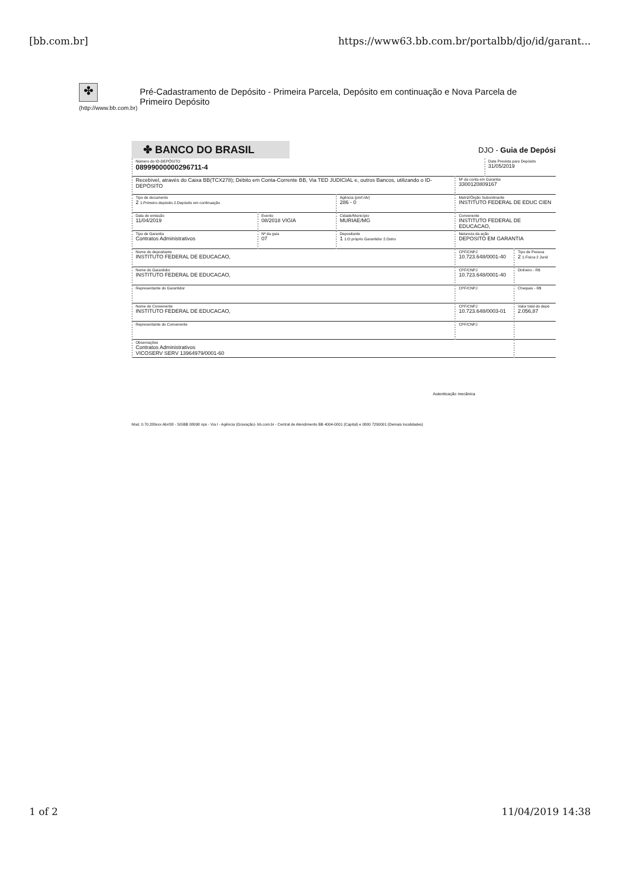[bb.com.br] https://www63.bb.com.br/portalbb/djo/id/garant...
✤
(http://www.bb.com.br)
Pré-Cadastramento de Depósito - Primeira Parcela, Depósito em continuação e Nova Parcela de Primeiro Depósito
✤ BANCO DO BRASIL
DJO - Guia de Depósi
| Número do ID-DEPÓSITO 08999000000296711-4 | | | | Data Prevista para Depósito 31/05/2019 | |
| Recebível, através do Caixa BB(TCX278); Débito em Conta-Corrente BB, Via TED JUDICIAL e, outros Bancos, utilizando o ID-DEPÓSITO | | | Nº da conta em Garantia 3300120809167 | | |
| Tipo de documento 2 1.Primeiro depósito 2.Depósito em continuação | | Agência (pref./dv) 286 - 0 | Matriz/Órgão Subordinante INSTITUTO FEDERAL DE EDUC CIEN | | |
| Data de emissão 11/04/2019 | Evento 08/2018 VIGIA | Cidade/Município MURIAE/MG | Convenente INSTITUTO FEDERAL DE EDUCACAO, | | |
| Tipo de Garantia Contratos Administrativos | Nº da guia 07 | Depositante 1 1.O próprio Garantidor 2.Outro | Natureza da ação DEPOSITO EM GARANTIA | | |
| Nome do depositante INSTITUTO FEDERAL DE EDUCACAO, | | | CPF/CNPJ 10.723.648/0001-40 | | Tipo de Pessoa 2 1.Fisica 2 Jurid |
| Nome do Garantidor INSTITUTO FEDERAL DE EDUCACAO, | | | CPF/CNPJ 10.723.648/0001-40 | | Dinheiro - R$ |
| Representante do Garantidor | | | CPF/CNPJ | | Cheques - R$ |
| Nome do Convenente INSTITUTO FEDERAL DE EDUCACAO, | | | CPF/CNPJ 10.723.648/0003-01 | | Valor total do depó 2.056,87 |
| Representante do Convenente | | | CPF/CNPJ | | |
| Observações Contratos Administrativos VICOSERV SERV 13964979/0001-60 | | | | | |
Autenticação mecânica
Mod. 0.70.289xxx Abr/08 - SISBB 08098 nps - Via I - Agência (Gravação)- bb.com.br - Central de Atendimento BB 4004-0001 (Capital) e 0800 7290001 (Demais localidades)
1 of 2 11/04/2019 14:38